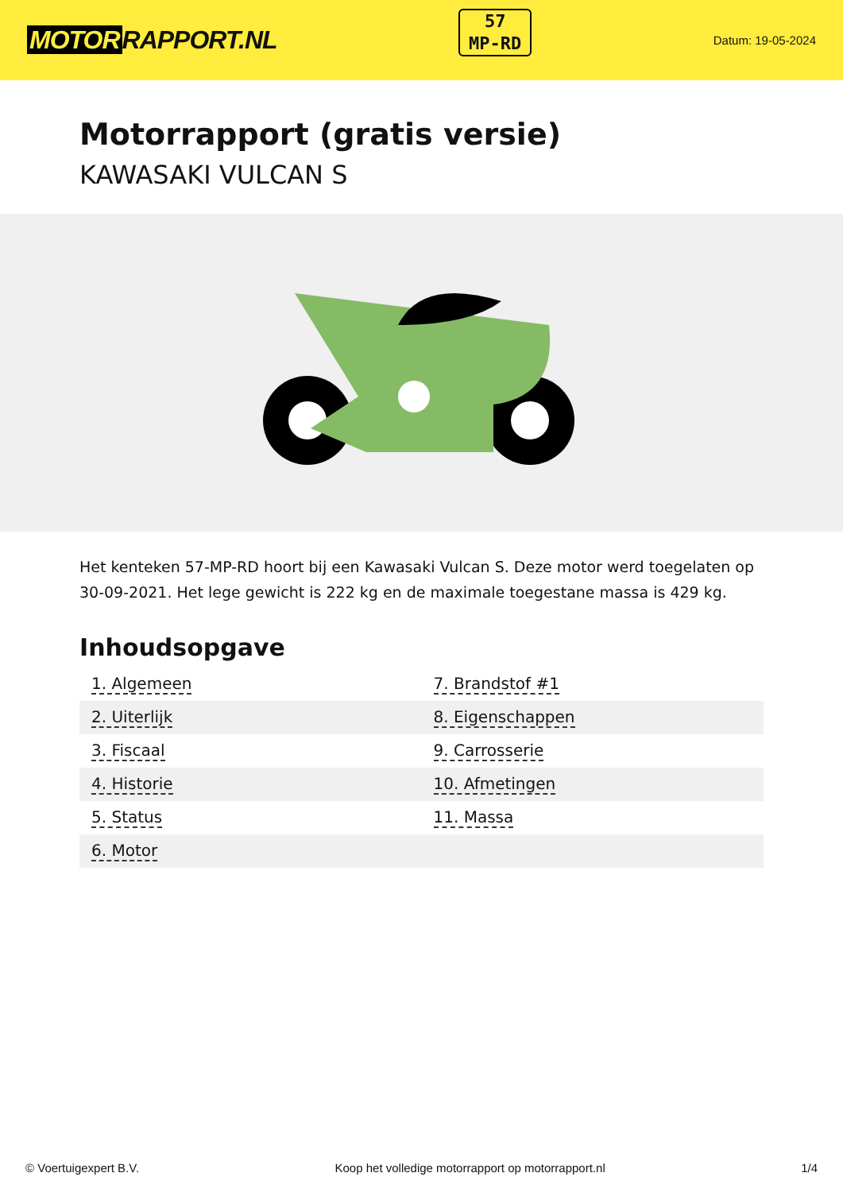MOTOR RAPPORT.NL
57
MP-RD
Datum: 19-05-2024
Motorrapport (gratis versie)
KAWASAKI VULCAN S
Het kenteken 57-MP-RD hoort bij een Kawasaki Vulcan S. Deze motor werd toegelaten op 30-09-2021. Het lege gewicht is 222 kg en de maximale toegestane massa is 429 kg.
Inhoudsopgave
| 1. Algemeen | 7. Brandstof #1 |
| 2. Uiterlijk | 8. Eigenschappen |
| 3. Fiscaal | 9. Carrosserie |
| 4. Historie | 10. Afmetingen |
| 5. Status | 11. Massa |
| 6. Motor | |
© Voertuigexpert B.V. Koop het volledige motorrapport op motorrapport.nl 1/4